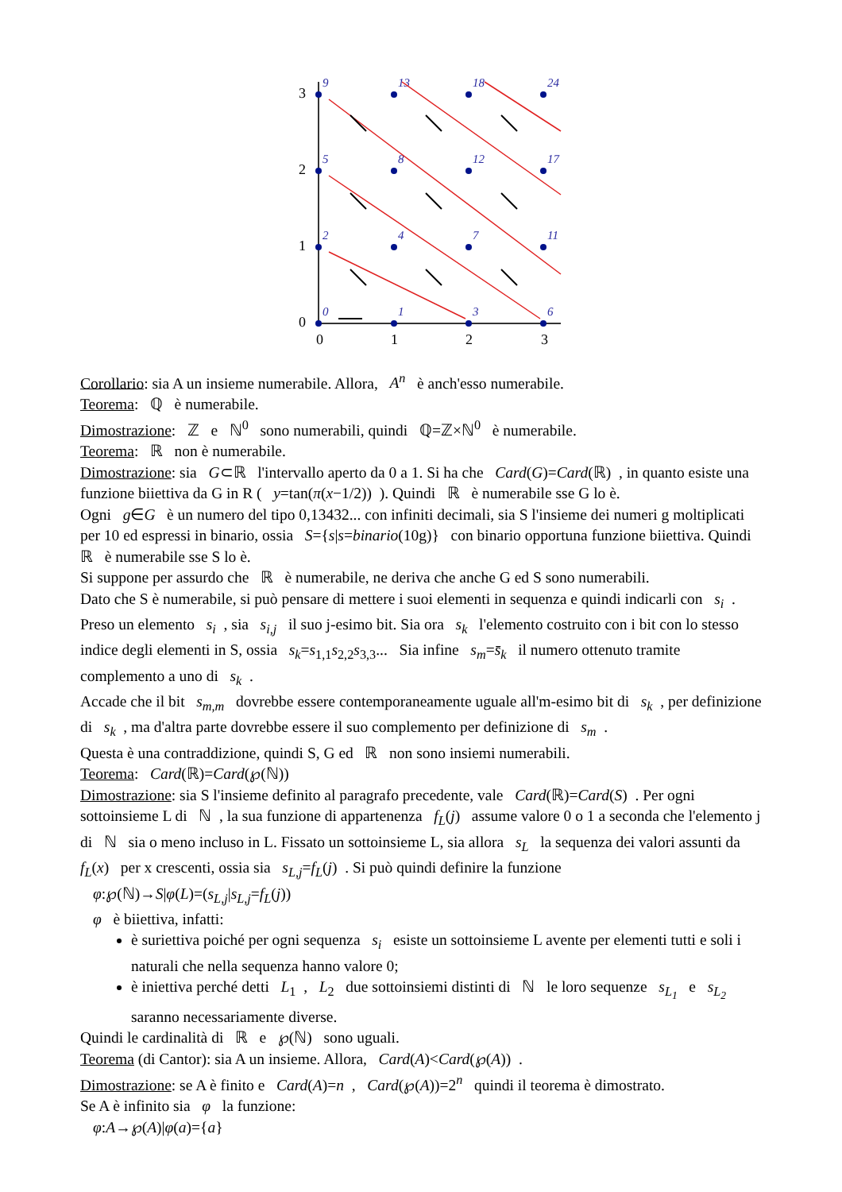3
2
1
0
0
1
2
3
9
13
18
24
5
8
12
17
2
4
7
11
0
1
3
6
Corollario: sia A un insieme numerabile. Allora, A<sup>n</sup> è anch'esso numerabile.
Teorema: ℚ è numerabile.
Dimostrazione: ℤ e ℕ<sup>0</sup> sono numerabili, quindi ℚ=ℤ×ℕ<sup>0</sup> è numerabile.
Teorema: ℝ non è numerabile.
Dimostrazione: sia G⊂ℝ l'intervallo aperto da 0 a 1. Si ha che Card(G)=Card(ℝ) , in quanto esiste una funzione biiettiva da G in R ( y=tan(π(x−1/2)) ). Quindi ℝ è numerabile sse G lo è.
Ogni g∈G è un numero del tipo 0,13432... con infiniti decimali, sia S l'insieme dei numeri g moltiplicati per 10 ed espressi in binario, ossia S={s|s=binario(10g)} con binario opportuna funzione biiettiva. Quindi ℝ è numerabile sse S lo è.
Si suppone per assurdo che ℝ è numerabile, ne deriva che anche G ed S sono numerabili.
Dato che S è numerabile, si può pensare di mettere i suoi elementi in sequenza e quindi indicarli con s<sub>i</sub> . Preso un elemento s<sub>i</sub> , sia s<sub>i,j</sub> il suo j-esimo bit. Sia ora s<sub>k</sub> l'elemento costruito con i bit con lo stesso indice degli elementi in S, ossia s<sub>k</sub>=s<sub>1,1</sub>s<sub>2,2</sub>s<sub>3,3</sub>... Sia infine s<sub>m</sub>=s̄<sub>k</sub> il numero ottenuto tramite complemento a uno di s<sub>k</sub> .
Accade che il bit s<sub>m,m</sub> dovrebbe essere contemporaneamente uguale all'm-esimo bit di s<sub>k</sub> , per definizione di s<sub>k</sub> , ma d'altra parte dovrebbe essere il suo complemento per definizione di s<sub>m</sub> .
Questa è una contraddizione, quindi S, G ed ℝ non sono insiemi numerabili.
Teorema: Card(ℝ)=Card(℘(ℕ))
Dimostrazione: sia S l'insieme definito al paragrafo precedente, vale Card(ℝ)=Card(S) . Per ogni sottoinsieme L di ℕ , la sua funzione di appartenenza f<sub>L</sub>(j) assume valore 0 o 1 a seconda che l'elemento j di ℕ sia o meno incluso in L. Fissato un sottoinsieme L, sia allora s<sub>L</sub> la sequenza dei valori assunti da f<sub>L</sub>(x) per x crescenti, ossia sia s<sub>L,j</sub>=f<sub>L</sub>(j) . Si può quindi definire la funzione
φ:℘(ℕ)→S|φ(L)=(s<sub>L,j</sub>|s<sub>L,j</sub>=f<sub>L</sub>(j))
φ è biiettiva, infatti:
è suriettiva poiché per ogni sequenza s<sub>i</sub> esiste un sottoinsieme L avente per elementi tutti e soli i naturali che nella sequenza hanno valore 0;
è iniettiva perché detti L<sub>1</sub> , L<sub>2</sub> due sottoinsiemi distinti di ℕ le loro sequenze s<sub>L<sub>1</sub></sub> e s<sub>L<sub>2</sub></sub> saranno necessariamente diverse.
Quindi le cardinalità di ℝ e ℘(ℕ) sono uguali.
Teorema (di Cantor): sia A un insieme. Allora, Card(A)<Card(℘(A)) .
Dimostrazione: se A è finito e Card(A)=n , Card(℘(A))=2<sup>n</sup> quindi il teorema è dimostrato.
Se A è infinito sia φ la funzione:
φ:A→℘(A)|φ(a)={a}